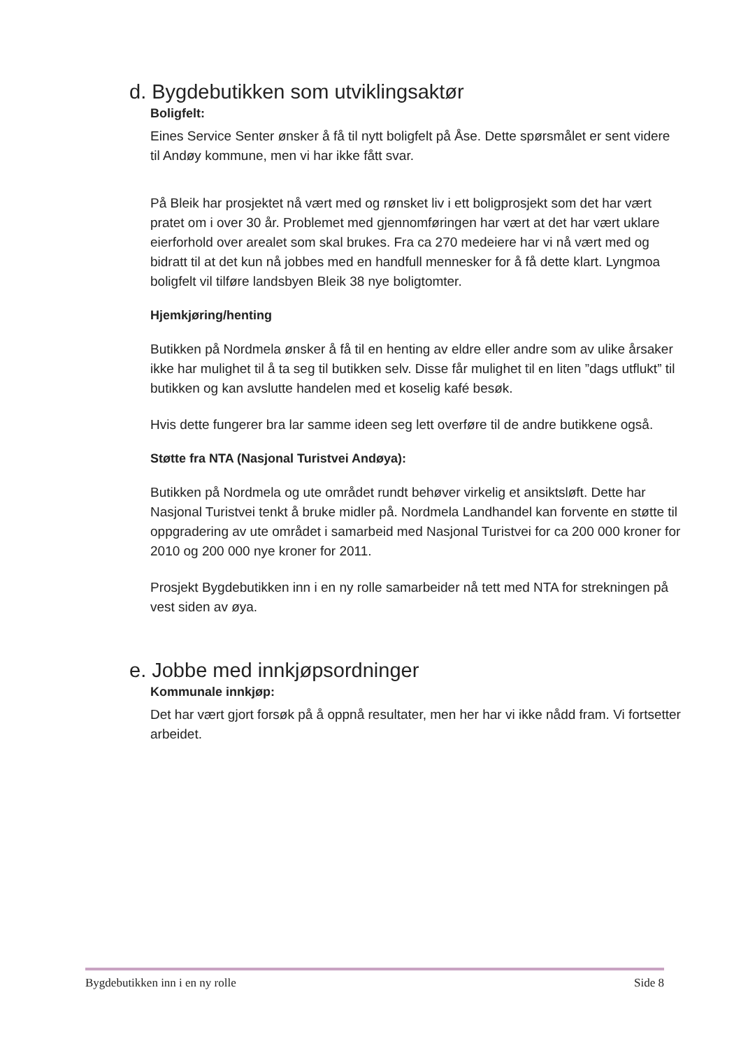d. Bygdebutikken som utviklingsaktør
Boligfelt:
Eines Service Senter ønsker å få til nytt boligfelt på Åse. Dette spørsmålet er sent videre til Andøy kommune, men vi har ikke fått svar.
På Bleik har prosjektet nå vært med og rønsket liv i ett boligprosjekt som det har vært pratet om i over 30 år. Problemet med gjennomføringen har vært at det har vært uklare eierforhold over arealet som skal brukes. Fra ca 270 medeiere har vi nå vært med og bidratt til at det kun nå jobbes med en handfull mennesker for å få dette klart. Lyngmoa boligfelt vil tilføre landsbyen Bleik 38 nye boligtomter.
Hjemkjøring/henting
Butikken på Nordmela ønsker å få til en henting av eldre eller andre som av ulike årsaker ikke har mulighet til å ta seg til butikken selv. Disse får mulighet til en liten ”dags utflukt” til butikken og kan avslutte handelen med et koselig kafé besøk.
Hvis dette fungerer bra lar samme ideen seg lett overføre til de andre butikkene også.
Støtte fra NTA (Nasjonal Turistvei Andøya):
Butikken på Nordmela og ute området rundt behøver virkelig et ansiktsløft. Dette har Nasjonal Turistvei tenkt å bruke midler på. Nordmela Landhandel kan forvente en støtte til oppgradering av ute området i samarbeid med Nasjonal Turistvei for ca 200 000 kroner for 2010 og 200 000 nye kroner for 2011.
Prosjekt Bygdebutikken inn i en ny rolle samarbeider nå tett med NTA for strekningen på vest siden av øya.
e. Jobbe med innkjøpsordninger
Kommunale innkjøp:
Det har vært gjort forsøk på å oppnå resultater, men her har vi ikke nådd fram. Vi fortsetter arbeidet.
Bygdebutikken inn i en ny rolle Side 8